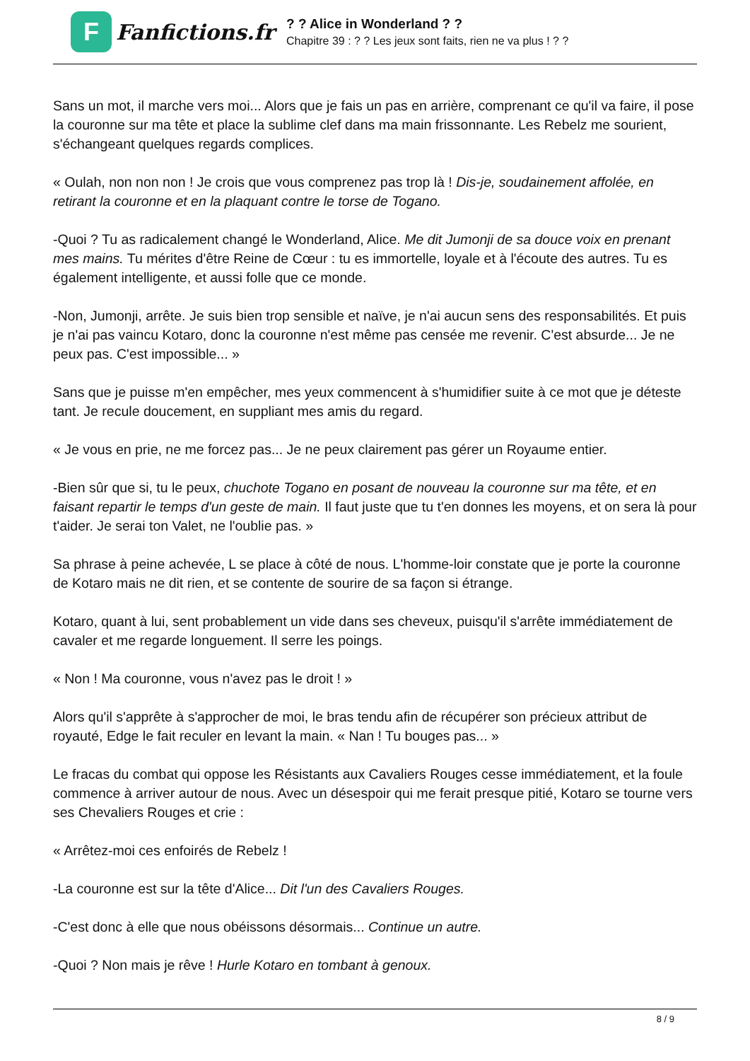F
Fanfictions.fr
? ? Alice in Wonderland ? ?
Chapitre 39 : ? ? Les jeux sont faits, rien ne va plus ! ? ?
Sans un mot, il marche vers moi... Alors que je fais un pas en arrière, comprenant ce qu'il va faire, il pose la couronne sur ma tête et place la sublime clef dans ma main frissonnante. Les Rebelz me sourient, s'échangeant quelques regards complices.
« Oulah, non non non ! Je crois que vous comprenez pas trop là ! Dis-je, soudainement affolée, en retirant la couronne et en la plaquant contre le torse de Togano.
-Quoi ? Tu as radicalement changé le Wonderland, Alice. Me dit Jumonji de sa douce voix en prenant mes mains. Tu mérites d'être Reine de Cœur : tu es immortelle, loyale et à l'écoute des autres. Tu es également intelligente, et aussi folle que ce monde.
-Non, Jumonji, arrête. Je suis bien trop sensible et naïve, je n'ai aucun sens des responsabilités. Et puis je n'ai pas vaincu Kotaro, donc la couronne n'est même pas censée me revenir. C'est absurde... Je ne peux pas. C'est impossible... »
Sans que je puisse m'en empêcher, mes yeux commencent à s'humidifier suite à ce mot que je déteste tant. Je recule doucement, en suppliant mes amis du regard.
« Je vous en prie, ne me forcez pas... Je ne peux clairement pas gérer un Royaume entier.
-Bien sûr que si, tu le peux, chuchote Togano en posant de nouveau la couronne sur ma tête, et en faisant repartir le temps d'un geste de main. Il faut juste que tu t'en donnes les moyens, et on sera là pour t'aider. Je serai ton Valet, ne l'oublie pas. »
Sa phrase à peine achevée, L se place à côté de nous. L'homme-loir constate que je porte la couronne de Kotaro mais ne dit rien, et se contente de sourire de sa façon si étrange.
Kotaro, quant à lui, sent probablement un vide dans ses cheveux, puisqu'il s'arrête immédiatement de cavaler et me regarde longuement. Il serre les poings.
« Non ! Ma couronne, vous n'avez pas le droit ! »
Alors qu'il s'apprête à s'approcher de moi, le bras tendu afin de récupérer son précieux attribut de royauté, Edge le fait reculer en levant la main. « Nan ! Tu bouges pas... »
Le fracas du combat qui oppose les Résistants aux Cavaliers Rouges cesse immédiatement, et la foule commence à arriver autour de nous. Avec un désespoir qui me ferait presque pitié, Kotaro se tourne vers ses Chevaliers Rouges et crie :
« Arrêtez-moi ces enfoirés de Rebelz !
-La couronne est sur la tête d'Alice... Dit l'un des Cavaliers Rouges.
-C'est donc à elle que nous obéissons désormais... Continue un autre.
-Quoi ? Non mais je rêve ! Hurle Kotaro en tombant à genoux.
8 / 9